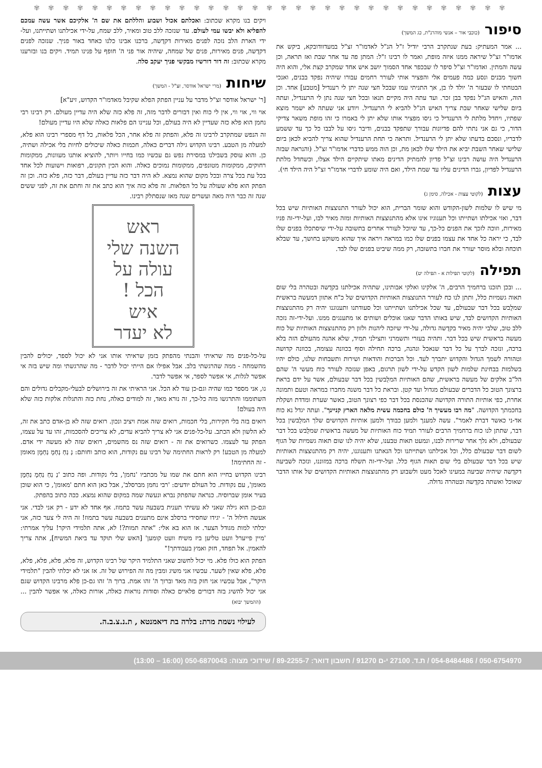✾ ✾ ✾ ✾ ✾ ✾ ✾ ✾ ✾ ✾ ✾ ✾ ✾ ✾ ✾ ✾ ✾ ✾ ✾ ✾ ✾ ✾ ✾ ✾ ✾ ✾ ✾ ✾ ✾ ✾ ✾ ✾ ✾
סיפור
(כוכבי אור – אנשי מוהרנ"ת, כג המשך)
... אמר המעתיק: בעת שנתקרב הרבי יודיל ז"ל הנ"ל לאדמו"ר זצ"ל במעדוודובקא, ביקש את אדמו"ר זצ"ל שיראה ממנו איזה מופת, ואמר לו רבינו ז"ל: המתן פה עד אחר שבת ואז תראה, וכן עשה והמתין. ואדמו"ר זצ"ל סיפר לו שבכפר אחד הסמוך יושב איש אחד שמקרב קצת אלי, והוא היה חשוך מבנים ונסע כמה פעמים אלי והפציר אותי לעורר רחמים עבורו שיהיה נפקד בבנים, ואנכי הבטחתי לו שבעזר ה' יולד לו בן, אך התניתי עמו שבכל חצי שנה יתן לי רענדיל [מטבע] אחד. וכן הוה, והאיש הנ"ל נפקד בבן זכר. ועד עתה היה מקיים תנאו ובכל חצי שנה נתן לי הרענדיל, ועתה ביום שלישי שאחר שבת צריך האיש הנ"ל להביא לי הרענדיל. ויודע אני שעתה לא ישמר מוצא שפתיו, ויחדל מלתת לי הרענדיל כי גיסו מפציר אותו שלא יתן לי באמרו כי זהו מופת משאר צדיקי הדור, כי גם אני נתתי להם פדיונות עבורך שתפקד בבנים, ודיבר גיסו על לבבו כל כך עד ששמע לדבריו, ונסכם בדעתו שלא יתן לי הרענדיל. ותראה כי תחת הרענדיל שהוא צריך להביא לכאן ביום שלישי שאחר השבת יביא את הילד שלו לכאן מת, וכן הוה ממש כדברי אדמו"ר זצ"ל. (והנראה שבזה הרענדיל היה עושה רבינו זצ"ל פדיון להמתיק הדינים מאתו שיתקיים הילד אצלו, וכשחדל מלתת הרענדיל לפדיון, גברו הדינים עליו עד שמת הילד, ואם היה שומע לדברי אדמו"ר זצ"ל היה הילד חי).
עצות
(לקוטי עצות - אכילה, סימן ג)
מי שיש לו שלמות לשון-הקודש והוא שומר הברית, הוא יכול לעורר התנוצצות האותיות שיש בכל דבר, ואזי אכילתו ושתייתו וכל תענוגיו אינו אלא מהתנוצצות האותיות ומזה מאיר לבו, ועל-ידי-זה פניו מאירות, וזוכה לזכך את הפנים כל-כך, עד שיוכל לעורר אחרים בתשובה על-ידי שיסתכלו בפנים שלו לבד, כי יראה כל אחד את עצמו בפנים שלו כמו במראה ויראה איך שהוא משוקע בחושך, עד שבלא תוכחה ובלא מוסר יעורר את חברו בתשובה, רק ממה שיביט בפנים שלו לבד.
תפילה
(לקוטי תפילות א - תפילה יט)
... ובכן תזכנו ברחמיך הרבים, ה' אלקינו ואלקי אבותינו, שתהיה אכילתנו בקדֻשה ובטהרה בלי שום תאוה גשמיות כלל, ותתן לנו כח לעורר התנוצצות האותיות הקדושים של כ"ח אתוון דמעשה בראשית שמלֻבש בכל דבר שבעולם, עד שכל אכילתנו ושתייתנו וכל סעודתנו ותענוגנו יהיה רק מהתנוצצות האותיות הקדושים לבד, שיש באותו הדבר שאנו אוכלים ושותים או מתענגים ממנו. ועל-ידי-זה נזכה ללב טוב, שלבי יהיה מאיר בקדֻשה גדולה, על-ידי שיזכה ליהנות ולזון רק מהתנוצצות האותיות של כוח מעשה בראשית שיש בכל דבר. ותהיה בעזרי ותשמרני ותצילני תמיד, שלא אהנה מהעולם הזה בלא ברכה, ונזכה לברך על כל דבר שנאכל ונהנה, ברכה תחילה וסוף בכוונה עצומה, בכוונה קדושה וטהורה לשמך הגדול והקדוש יתברך לעד. וכל הברכות והודאות ושירות ותשבחות שלנו, כולם יהיו בשלמות בבחינת שלמות לשון הקדש על-ידי לשון תרגום, באפן שנזכה לעורר כוח מעשי ה' שהם הל"ב אלקים של מעשה בראשית, שהם האותיות המלֻבשין בכל דבר שבעולם, אשר על ידם בראת ברצונך הטוב כל הדברים שבעולם מגדול ועד קטן. ובראת כל דבר משנה מחברו במראה וטעם ותמונה אחרת, כפי אותיות התורה הקדושה שהכנסת בכל דבר כפי רצונך הטוב, כאשר שערת ומדדת ושקלת בחכמתך הקדושה. "מה רבו מעשיך ה' כולם בחכמה עשית מלאה הארץ קניינך". ועתה יגדל נא כוח אד-ני כאשר דברת לאמר". עשה למענך ולמען כבודך ולמען אותיות הקדושים שלך המלֻבשין בכל דבר, שתתן לנו כוח ברחמיך הרבים לעורר תמיד כוח האותיות של מעשה בראשית שמלֻבש בכל דבר שבעולם, ולא נלך אחר שרירות לבנו, ונמעט תאות טבענו, שלא יהיה לנו שום תאוה גשמיות של הגוף לשום דבר שבעולם כלל, וכל אכילתנו ושתייתנו וכל הנאתנו ותענוגנו, יהיה רק מהתנוצצות האותיות שיש בכל דבר שבעולם בלי שום תאות הגוף כלל. ועל-ידי-זה תשלח ברכה במזוננו, ונזכה לשביעה דקדֻשה שיהיה שביעה במעינו לאכל מעט ולשבוע רק מהתנוצצות האותיות הקדושים של אותו הדבר שאוכל ואשתה בקדֻשה ובטהרה גדולה.
ויקים בנו מקרא שכתוב: ואכלתם אכול ושבוע והללתם את שם ה' אלקיכם אשר עשה עמכם להפליא ולא יבשו עמי לעולם. עד שנזכה ללב טוב ומאיר, ללב שמח, על-ידי אכילתנו ושתייתנו, ועל-ידי הארת הלב נזכה לפנים מאירות דקדֻשה, ברכנו אבינו כלנו כאחד באור פניך. שנזכה לפנים דקדֻשה, פנים מאירות, פנים של שמחה, שיהיה אור פני ה' חופף על פנינו תמיד. ויקים בנו ובזרענו מקרא שכתוב: זה דור דורשיו מבקשי פניך יעקב סלה.
שיחות
(מרי ישראל אודסר, זצ"ל - המשך)
[ר' ישראל אודסר זצ"ל מדבר על עניין הפתק הפלא שקיבל מאדמו"ר הקדוש, זיע"א]
אוי ווי, אוי ווי, אין לי כוח ואין דבורים לדבר מזה, זה פלא כזה שלא היה עדיין מעולם. רק רבינו רבי נחמן הוא פלא כזה שעדיין לא היה בעולם, וכל עניינו הם פלאות כאלה שלא היו עדיין מעולם!
זה הנפש שמתקרב לרבינו זה פלא, והפתק זה פלא אחר, הכל פלאות, כל דף מספרי רבינו הוא פלא, למעלה מן הטבע. רבינו הקדוש גילה דברים כאלה, חכמות כאלה שיכולים לחיות בלי אכילה ושתיה, כן. והוא עוסק בשבילנו במסירת נפש גם עכשיו כמו בחייו ויותר, להוציא אותנו מעוונות, ממקומות רחוקים, ממקומות מטונפים, ממקומות נמוכים כאלה. והוא הכין תקונים, רפואות וישועות לכל אחד בכל עת בכל צרה ובכל מקום שהוא נמצא. לא היה דבר כזה עדיין בעולם, דבר כזה, פלא כזה. וכן זה הפתק הוא פלא שעולה על כל הפלאות. זה פלא כזה איך הוא כתב את זה וחתם את זה, לפני ששים שנה זה כבר היה מאה ועשרים שנה מאז שנסתלק רבינו.
ראש
השנה שלי
עולה על
הכל !
איש
לא יעדר
על-כל-פנים מה שראיתי והבנתי מהפתק בזמן שראיתי אותו אני לא יכול לספר, יכולים להבין מהשמחה - ממה שהרגשתי בלב. אבל אפילו אם הייתי יכול לדבר - מה שהרגשתי ומה שיש בזה אי אפשר לגלות, אי אפשר לספר, אי אפשר לדבר.
נו, אני מספר כמו שהיה וגם-כן עוד לא הכל. אני הראיתי את זה בירושלים לבעלי-מקבלים גדולים והם השתוממו והתרגשו מזה כל-כך, זה נורא מאד, זה למודים כאלה, נחת כזה והתגלות אלקות כזה שלא היה בעולם!
רואים בזה בלי חקירות, בלי חכמות, רואים שזה אמת ויציב ונכון. רואים שזה לא בן-אדם כתב את זה, לא הלשון ולא הכתב. על-כל-פנים אני לא צריך להביא עדים, לא צריכים להסכמות, זהו עד על עצמו, הפתק עד לעצמו. כשרואים את זה - רואים שזה נס מהשמים, רואים שזה לא מעשה ידי אדם. למעלה מן הטבע! רק לראות החתימה של רבינו עם נקודות, הוא כותב וחותם: נַ נַחְ נַחְמָ נַחְמָן מאומן - זה החתימה!
רבינו הקדוש בחייו הוא חתם את שמו על מכתביו 'נחמן', בלי נקודות. ופה כתוב 'נַ נַחְ נַחְמָ נַחְמָן מאומן', עם נקודות. כל העולם יודעים: 'רבי נחמן מברסלב', אבל כאן הוא חתם 'מאומן', כי הוא שוכן בעיר אומן שברוסיה. כנראה שהפתק נברא ונעשה שמה במקום שהוא נמצא. ככה כתוב בהפתק.
וגם-כן הוא גילה שאני לא עשיתי תענית בשבעה עשר בתמוז. אף אחד לא ידע - רק אני לבדי. אני אעשה חילול ה' - יגידו שחסידי ברסלב אינם מתענים בשבעה עשר בתמוז! זה היה לי צער כזה, אני יכלתי למות מגודל הצער. אז הוא בא אלי: "אתה תמות?! לא, אתה תלמידי היקר! עליך אמרתי: 'מיין פייערל וועט טליען ביז משיח וועט קומען' [האש שלי תוקד עד ביאת המשיח], אתה צריך להאמין. אל תפחד, חזק ואמץ בעבודתך!"
הפתק הוא כולו פלא. מי יכול לחשוב שאני התלמיד היקר של רבינו הקדוש, זה פלא, פלא, פלא, פלא, פלא, פלא שאין לשער. עכשיו אני משיג ומבין מה זה הפירוש של זה. אז אני לא יכלתי להבין "תלמידי היקר", אבל עכשיו אני חזק בזה מאד וברוך ה' זהו אמת. ברוך ה' זהו גם-כן פלא מרבינו הקדוש שגם אני יכול להשיג בזה דבורים פלאיים כאלה וסודות נוראות כאלה, אורות כאלה, אי אפשר להבין ... (ההמשך יבוא)
לעילוי נשמת מרת: בלרה בת דיאמנטא , ת.נ.צ.ב.ה.
050-6754970 / 054-8484486 / ת.ד. 27100 י-ם 91270 / חשבון דואר: 89-2255-7 / שידוכי מצוה: 050-6870043 (16:00 – 13:00)